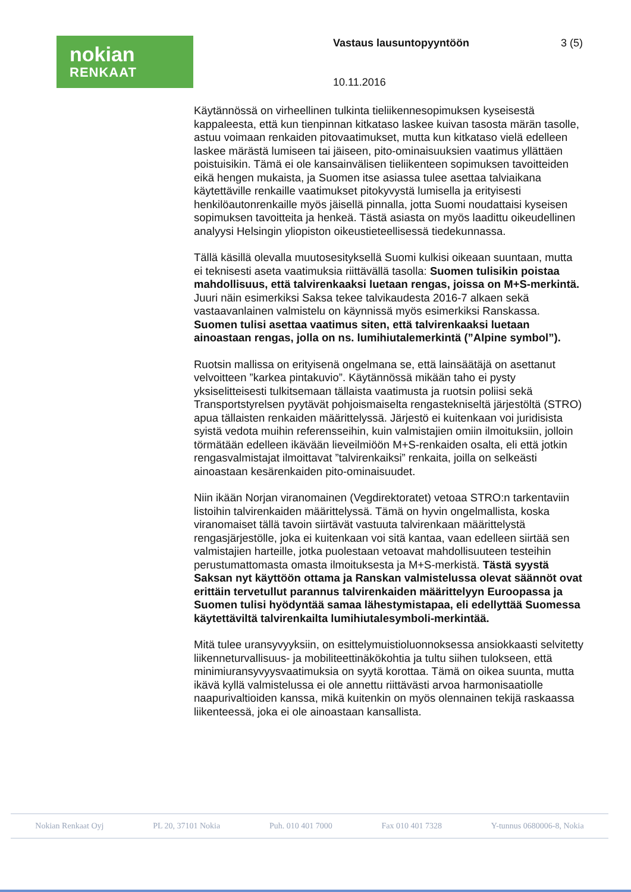nokian
RENKAAT
Vastaus lausuntopyyntöön 3 (5)
10.11.2016
Käytännössä on virheellinen tulkinta tieliikennesopimuksen kyseisestä kappaleesta, että kun tienpinnan kitkataso laskee kuivan tasosta märän tasolle, astuu voimaan renkaiden pitovaatimukset, mutta kun kitkataso vielä edelleen laskee märästä lumiseen tai jäiseen, pito-ominaisuuksien vaatimus yllättäen poistuisikin. Tämä ei ole kansainvälisen tieliikenteen sopimuksen tavoitteiden eikä hengen mukaista, ja Suomen itse asiassa tulee asettaa talviaikana käytettäville renkaille vaatimukset pitokyvystä lumisella ja erityisesti henkilöautonrenkaille myös jäisellä pinnalla, jotta Suomi noudattaisi kyseisen sopimuksen tavoitteita ja henkeä. Tästä asiasta on myös laadittu oikeudellinen analyysi Helsingin yliopiston oikeustieteellisessä tiedekunnassa.
Tällä käsillä olevalla muutosesityksellä Suomi kulkisi oikeaan suuntaan, mutta ei teknisesti aseta vaatimuksia riittävällä tasolla: Suomen tulisikin poistaa mahdollisuus, että talvirenkaaksi luetaan rengas, joissa on M+S-merkintä. Juuri näin esimerkiksi Saksa tekee talvikaudesta 2016-7 alkaen sekä vastaavanlainen valmistelu on käynnissä myös esimerkiksi Ranskassa. Suomen tulisi asettaa vaatimus siten, että talvirenkaaksi luetaan ainoastaan rengas, jolla on ns. lumihiutalemerkintä (”Alpine symbol”).
Ruotsin mallissa on erityisenä ongelmana se, että lainsäätäjä on asettanut velvoitteen ”karkea pintakuvio”. Käytännössä mikään taho ei pysty yksiselitteisesti tulkitsemaan tällaista vaatimusta ja ruotsin poliisi sekä Transportstyrelsen pyytävät pohjoismaiselta rengastekniseltä järjestöltä (STRO) apua tällaisten renkaiden määrittelyssä. Järjestö ei kuitenkaan voi juridisista syistä vedota muihin referensseihin, kuin valmistajien omiin ilmoituksiin, jolloin törmätään edelleen ikävään lieveilmiöön M+S-renkaiden osalta, eli että jotkin rengasvalmistajat ilmoittavat ”talvirenkaiksi” renkaita, joilla on selkeästi ainoastaan kesärenkaiden pito-ominaisuudet.
Niin ikään Norjan viranomainen (Vegdirektoratet) vetoaa STRO:n tarkentaviin listoihin talvirenkaiden määrittelyssä. Tämä on hyvin ongelmallista, koska viranomaiset tällä tavoin siirtävät vastuuta talvirenkaan määrittelystä rengasjärjestölle, joka ei kuitenkaan voi sitä kantaa, vaan edelleen siirtää sen valmistajien harteille, jotka puolestaan vetoavat mahdollisuuteen testeihin perustumattomasta omasta ilmoituksesta ja M+S-merkistä. Tästä syystä Saksan nyt käyttöön ottama ja Ranskan valmistelussa olevat säännöt ovat erittäin tervetullut parannus talvirenkaiden määrittelyyn Euroopassa ja Suomen tulisi hyödyntää samaa lähestymistapaa, eli edellyttää Suomessa käytettäviltä talvirenkailta lumihiutalesymboli-merkintää.
Mitä tulee uransyvyyksiin, on esittelymuistioluonnoksessa ansiokkaasti selvitetty liikenneturvallisuus- ja mobiliteettinäkökohtia ja tultu siihen tulokseen, että minimiuransyvyysvaatimuksia on syytä korottaa. Tämä on oikea suunta, mutta ikävä kyllä valmistelussa ei ole annettu riittävästi arvoa harmonisaatiolle naapurivaltioiden kanssa, mikä kuitenkin on myös olennainen tekijä raskaassa liikenteessä, joka ei ole ainoastaan kansallista.
Nokian Renkaat Oyj PL 20, 37101 Nokia Puh. 010 401 7000 Fax 010 401 7328 Y-tunnus 0680006-8, Nokia